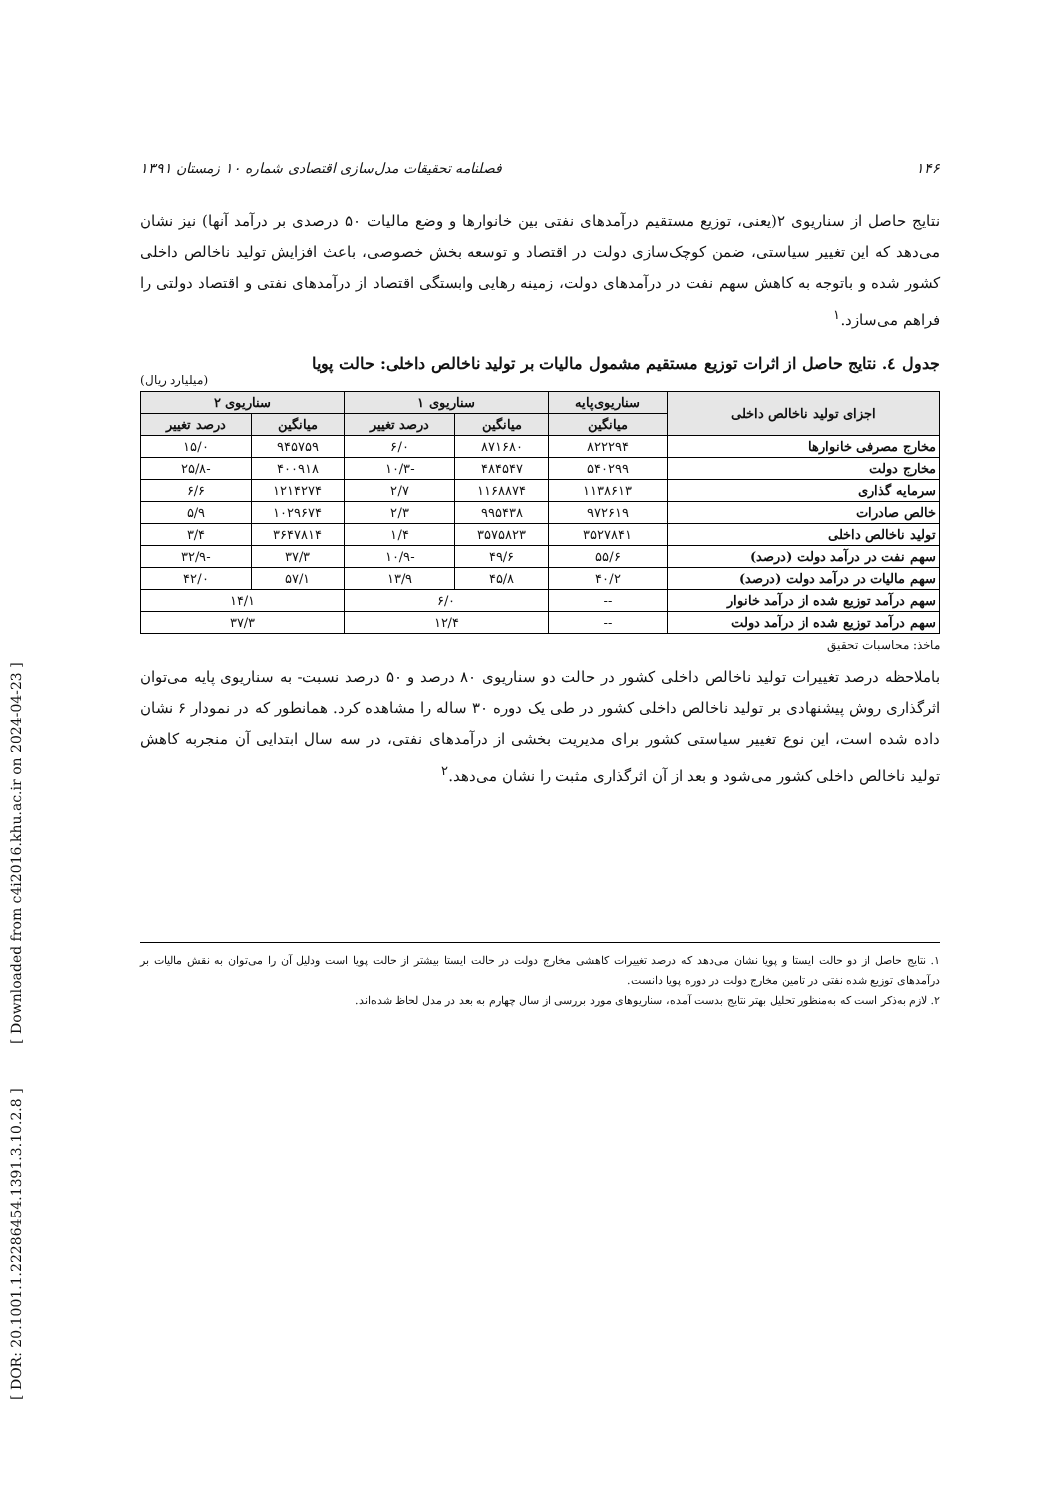[ DOR: 20.1001.1.22286454.1391.3.10.2.8 ] [ Downloaded from c4i2016.khu.ac.ir on 2024-04-23 ]
۱۴۶ فصلنامه تحقیقات مدل‌سازی اقتصادی شماره ۱۰ زمستان ۱۳۹۱
نتایج حاصل از سناریوی ۲(یعنی، توزیع مستقیم درآمدهای نفتی بین خانوارها و وضع مالیات ۵۰ درصدی بر درآمد آنها) نیز نشان می‌دهد که این تغییر سیاستی، ضمن کوچک‌سازی دولت در اقتصاد و توسعه بخش خصوصی، باعث افزایش تولید ناخالص داخلی کشور شده و باتوجه به کاهش سهم نفت در درآمدهای دولت، زمینه رهایی وابستگی اقتصاد از درآمدهای نفتی و اقتصاد دولتی را فراهم می‌سازد.<sup>۱</sup>
جدول ٤. نتایج حاصل از اثرات توزیع مستقیم مشمول مالیات بر تولید ناخالص داخلی: حالت پویا
(میلیارد ریال)
| اجزای تولید ناخالص داخلی | سناریوی‌پایه | سناریوی ۱ | | سناریوی ۲ | |
| --- | --- | --- | --- | --- | --- |
| | میانگین | میانگین | درصد تغییر | میانگین | درصد تغییر |
| مخارج مصرفی خانوارها | ۸۲۲۲۹۴ | ۸۷۱۶۸۰ | ۶/۰ | ۹۴۵۷۵۹ | ۱۵/۰ |
| مخارج دولت | ۵۴۰۲۹۹ | ۴۸۴۵۴۷ | -۱۰/۳ | ۴۰۰۹۱۸ | -۲۵/۸ |
| سرمایه گذاری | ۱۱۳۸۶۱۳ | ۱۱۶۸۸۷۴ | ۲/۷ | ۱۲۱۴۲۷۴ | ۶/۶ |
| خالص صادرات | ۹۷۲۶۱۹ | ۹۹۵۴۳۸ | ۲/۳ | ۱۰۲۹۶۷۴ | ۵/۹ |
| تولید ناخالص داخلی | ۳۵۲۷۸۴۱ | ۳۵۷۵۸۲۳ | ۱/۴ | ۳۶۴۷۸۱۴ | ۳/۴ |
| سهم نفت در درآمد دولت (درصد) | ۵۵/۶ | ۴۹/۶ | -۱۰/۹ | ۳۷/۳ | -۳۲/۹ |
| سهم مالیات در درآمد دولت (درصد) | ۴۰/۲ | ۴۵/۸ | ۱۳/۹ | ۵۷/۱ | ۴۲/۰ |
| سهم درآمد توزیع شده از درآمد خانوار | -- | ۶/۰ | | ۱۴/۱ | |
| سهم درآمد توزیع شده از درآمد دولت | -- | ۱۲/۴ | | ۳۷/۳ | |
ماخذ: محاسبات تحقیق
باملاحظه درصد تغییرات تولید ناخالص داخلی کشور در حالت دو سناریوی ۸۰ درصد و ۵۰ درصد نسبت- به سناریوی پایه می‌توان اثرگذاری روش پیشنهادی بر تولید ناخالص داخلی کشور در طی یک دوره ۳۰ ساله را مشاهده کرد. همانطور که در نمودار ۶ نشان داده شده است، این نوع تغییر سیاستی کشور برای مدیریت بخشی از درآمدهای نفتی، در سه سال ابتدایی آن منجربه کاهش تولید ناخالص داخلی کشور می‌شود و بعد از آن اثرگذاری مثبت را نشان می‌دهد.<sup>۲</sup>
۱. نتایج حاصل از دو حالت ایستا و پویا نشان می‌دهد که درصد تغییرات کاهشی مخارج دولت در حالت ایستا بیشتر از حالت پویا است ودلیل آن را می‌توان به نقش مالیات بر درآمدهای توزیع شده نفتی در تامین مخارج دولت در دوره پویا دانست.
۲. لازم به‌ذکر است که به‌منظور تحلیل بهتر نتایج بدست آمده، سناریوهای مورد بررسی از سال چهارم به بعد در مدل لحاظ شده‌اند.